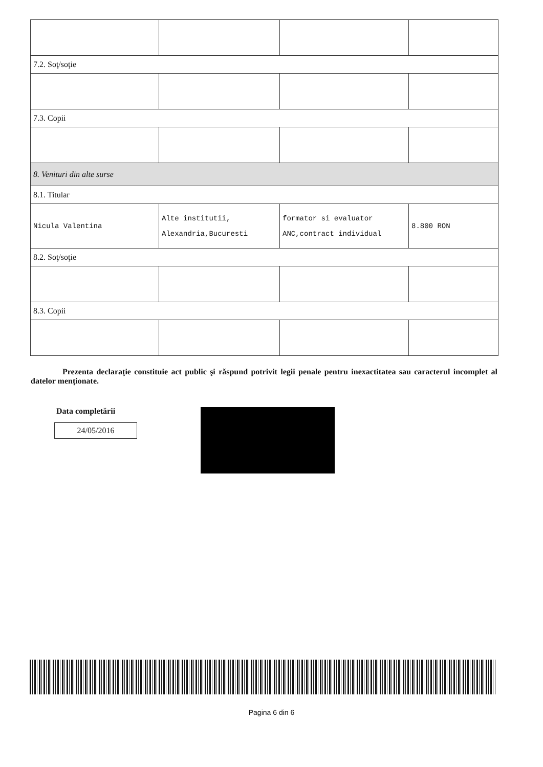| 7.2. Soţ/soţie | | | |
| 7.3. Copii | | | |
| 8. Venituri din alte surse | | | |
| 8.1. Titular | | | |
| Nicula Valentina | Alte institutii, Alexandria,Bucuresti | formator si evaluator ANC,contract individual | 8.800 RON |
| 8.2. Soţ/soţie | | | |
| 8.3. Copii | | | |
Prezenta declaraţie constituie act public şi răspund potrivit legii penale pentru inexactitatea sau caracterul incomplet al datelor menţionate.
Data completării
24/05/2016
Pagina 6 din 6